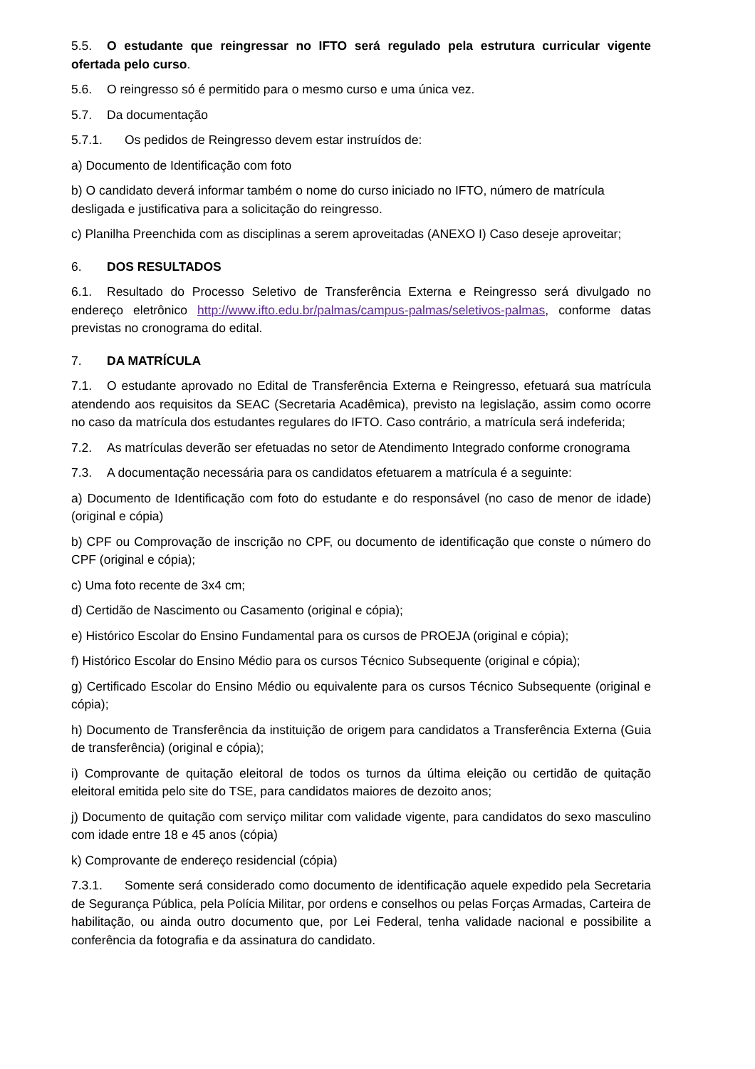5.5. O estudante que reingressar no IFTO será regulado pela estrutura curricular vigente ofertada pelo curso.
5.6. O reingresso só é permitido para o mesmo curso e uma única vez.
5.7. Da documentação
5.7.1. Os pedidos de Reingresso devem estar instruídos de:
a) Documento de Identificação com foto
b) O candidato deverá informar também o nome do curso iniciado no IFTO, número de matrícula desligada e justificativa para a solicitação do reingresso.
c) Planilha Preenchida com as disciplinas a serem aproveitadas (ANEXO I) Caso deseje aproveitar;
6. DOS RESULTADOS
6.1. Resultado do Processo Seletivo de Transferência Externa e Reingresso será divulgado no endereço eletrônico http://www.ifto.edu.br/palmas/campus-palmas/seletivos-palmas, conforme datas previstas no cronograma do edital.
7. DA MATRÍCULA
7.1. O estudante aprovado no Edital de Transferência Externa e Reingresso, efetuará sua matrícula atendendo aos requisitos da SEAC (Secretaria Acadêmica), previsto na legislação, assim como ocorre no caso da matrícula dos estudantes regulares do IFTO. Caso contrário, a matrícula será indeferida;
7.2. As matrículas deverão ser efetuadas no setor de Atendimento Integrado conforme cronograma
7.3. A documentação necessária para os candidatos efetuarem a matrícula é a seguinte:
a) Documento de Identificação com foto do estudante e do responsável (no caso de menor de idade) (original e cópia)
b) CPF ou Comprovação de inscrição no CPF, ou documento de identificação que conste o número do CPF (original e cópia);
c) Uma foto recente de 3x4 cm;
d) Certidão de Nascimento ou Casamento (original e cópia);
e) Histórico Escolar do Ensino Fundamental para os cursos de PROEJA (original e cópia);
f) Histórico Escolar do Ensino Médio para os cursos Técnico Subsequente (original e cópia);
g) Certificado Escolar do Ensino Médio ou equivalente para os cursos Técnico Subsequente (original e cópia);
h) Documento de Transferência da instituição de origem para candidatos a Transferência Externa (Guia de transferência) (original e cópia);
i) Comprovante de quitação eleitoral de todos os turnos da última eleição ou certidão de quitação eleitoral emitida pelo site do TSE, para candidatos maiores de dezoito anos;
j) Documento de quitação com serviço militar com validade vigente, para candidatos do sexo masculino com idade entre 18 e 45 anos (cópia)
k) Comprovante de endereço residencial (cópia)
7.3.1. Somente será considerado como documento de identificação aquele expedido pela Secretaria de Segurança Pública, pela Polícia Militar, por ordens e conselhos ou pelas Forças Armadas, Carteira de habilitação, ou ainda outro documento que, por Lei Federal, tenha validade nacional e possibilite a conferência da fotografia e da assinatura do candidato.